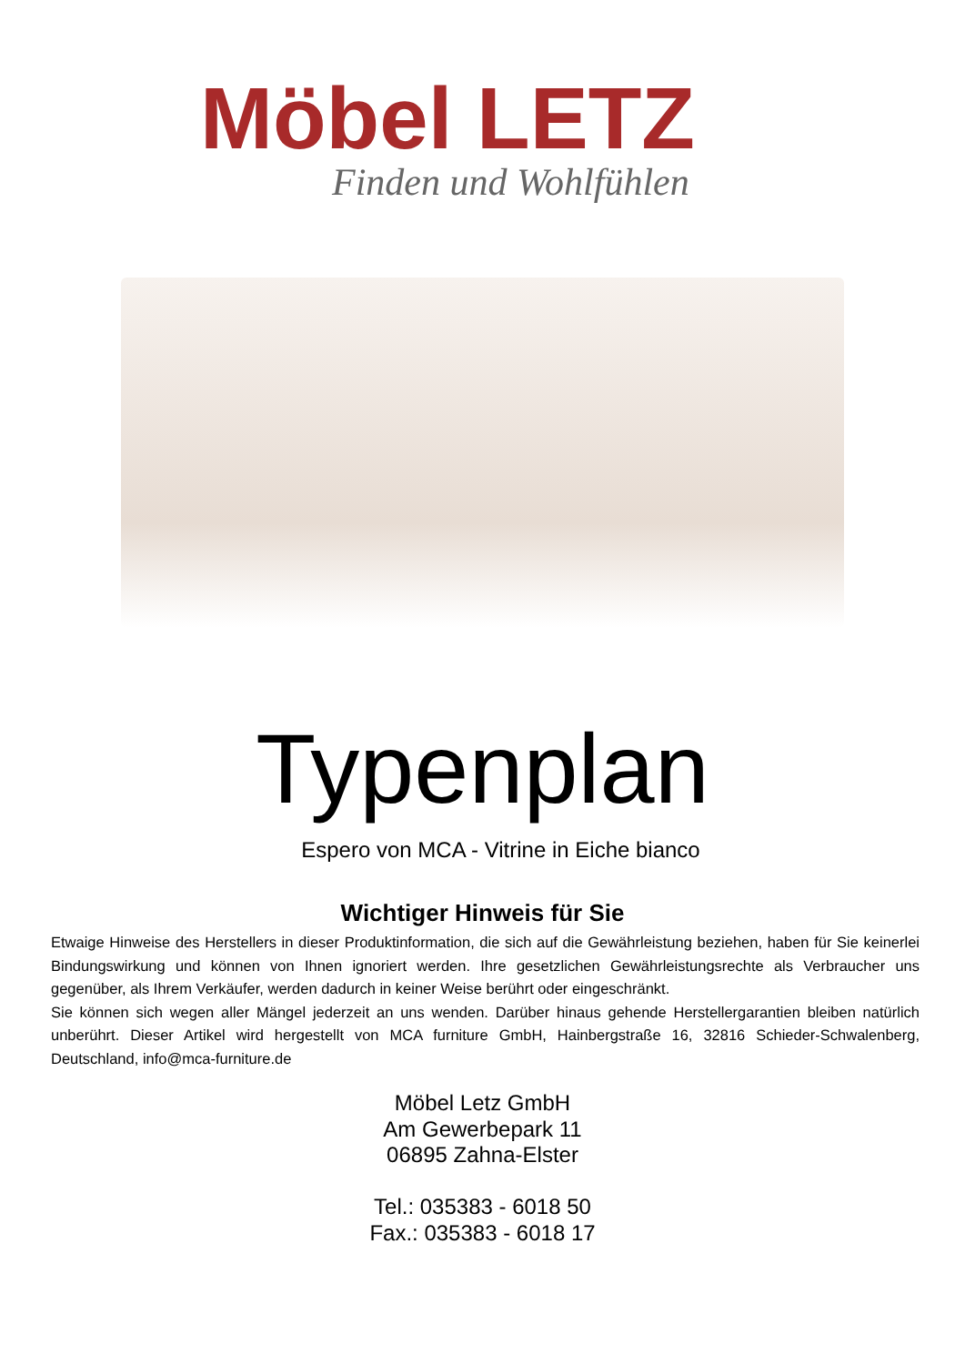Möbel LETZ
Finden und Wohlfühlen
Typenplan
Espero von MCA - Vitrine in Eiche bianco
Wichtiger Hinweis für Sie
Etwaige Hinweise des Herstellers in dieser Produktinformation, die sich auf die Gewährleistung beziehen, haben für Sie keinerlei Bindungswirkung und können von Ihnen ignoriert werden. Ihre gesetzlichen Gewährleistungsrechte als Verbraucher uns gegenüber, als Ihrem Verkäufer, werden dadurch in keiner Weise berührt oder eingeschränkt.
Sie können sich wegen aller Mängel jederzeit an uns wenden. Darüber hinaus gehende Herstellergarantien bleiben natürlich unberührt. Dieser Artikel wird hergestellt von MCA furniture GmbH, Hainbergstraße 16, 32816 Schieder-Schwalenberg, Deutschland, info@mca-furniture.de
Möbel Letz GmbH
Am Gewerbepark 11
06895 Zahna-Elster
Tel.: 035383 - 6018 50
Fax.: 035383 - 6018 17